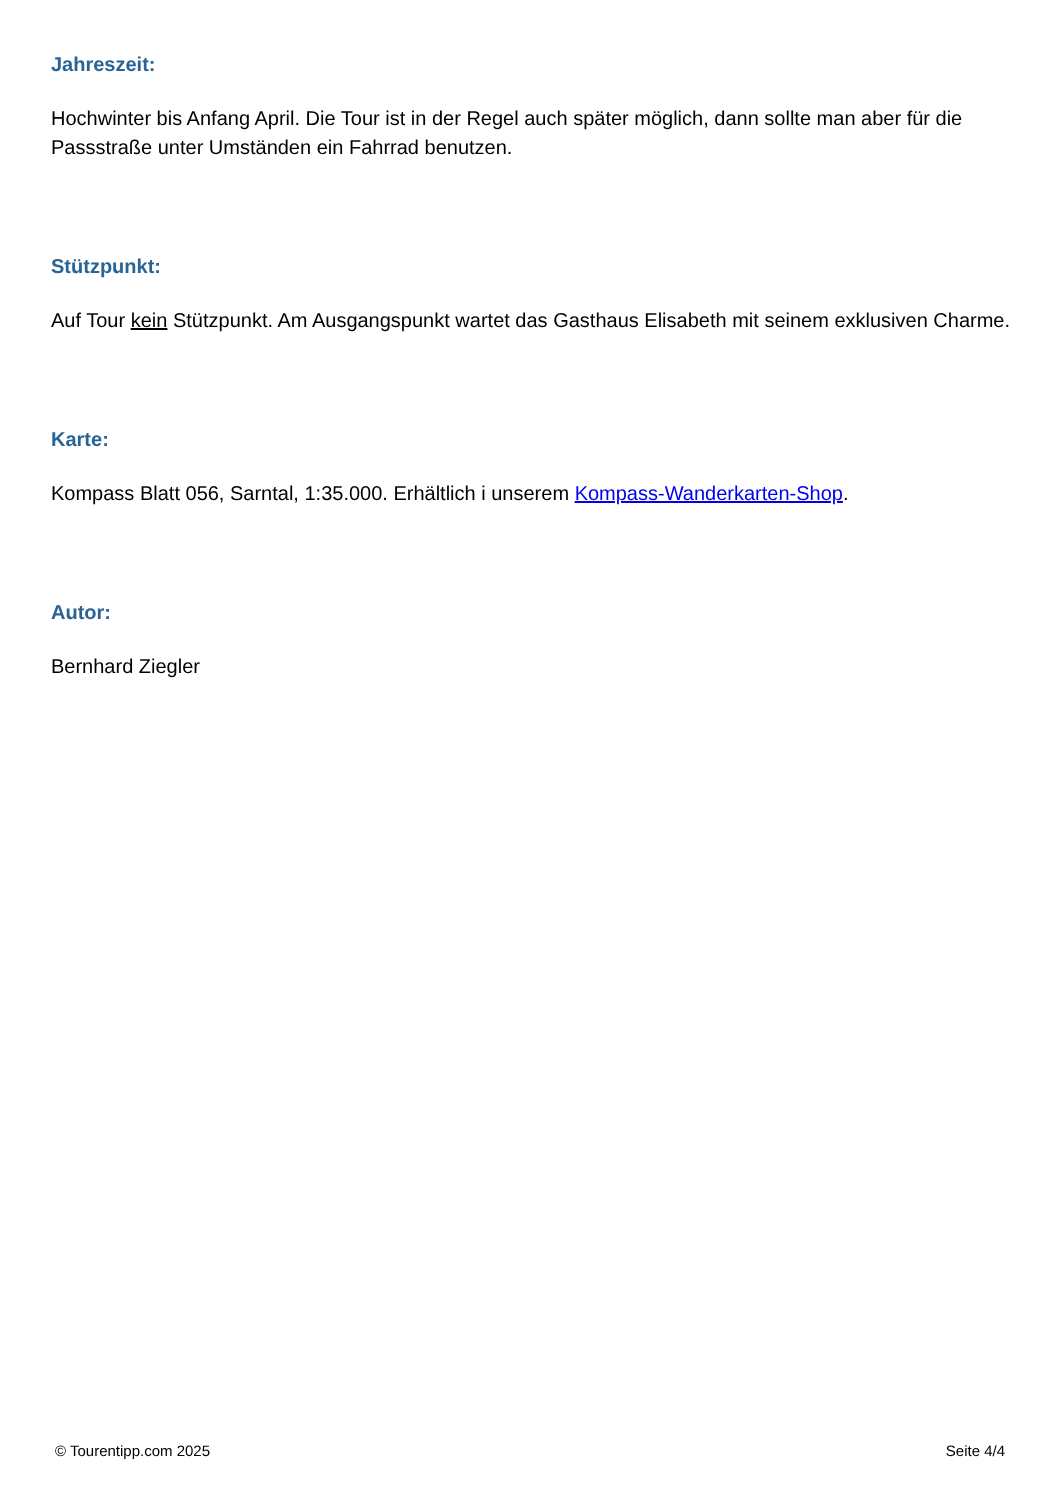Jahreszeit:
Hochwinter bis Anfang April. Die Tour ist in der Regel auch später möglich, dann sollte man aber für die Passstraße unter Umständen ein Fahrrad benutzen.
Stützpunkt:
Auf Tour kein Stützpunkt. Am Ausgangspunkt wartet das Gasthaus Elisabeth mit seinem exklusiven Charme.
Karte:
Kompass Blatt 056, Sarntal, 1:35.000. Erhältlich i unserem Kompass-Wanderkarten-Shop.
Autor:
Bernhard Ziegler
© Tourentipp.com 2025 Seite 4/4